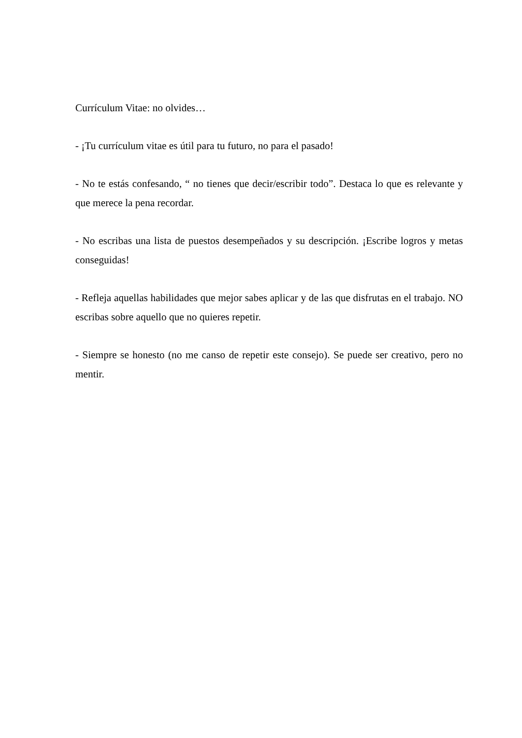Currículum Vitae: no olvides…
- ¡Tu currículum vitae es útil para tu futuro, no para el pasado!
- No te estás confesando, “ no tienes que decir/escribir todo”. Destaca lo que es relevante y que merece la pena recordar.
- No escribas una lista de puestos desempeñados y su descripción. ¡Escribe logros y metas conseguidas!
- Refleja aquellas habilidades que mejor sabes aplicar y de las que disfrutas en el trabajo. NO escribas sobre aquello que no quieres repetir.
- Siempre se honesto (no me canso de repetir este consejo). Se puede ser creativo, pero no mentir.